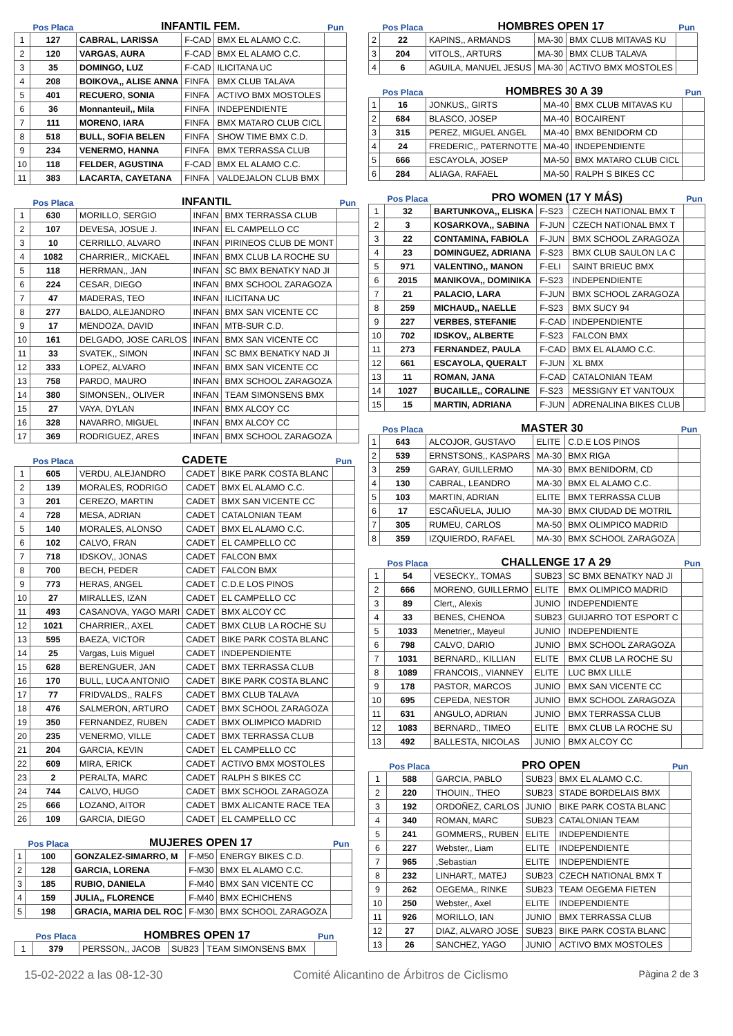| | Pos Placa | INFANTIL FEM. | | | Pun |
| --- | --- | --- | --- | --- | --- |
| 1 | 127 | CABRAL, LARISSA | F-CAD | BMX EL ALAMO C.C. | |
| 2 | 120 | VARGAS, AURA | F-CAD | BMX EL ALAMO C.C. | |
| 3 | 35 | DOMINGO, LUZ | F-CAD | ILICITANA UC | |
| 4 | 208 | BOIKOVA,, ALISE ANNA | FINFA | BMX CLUB TALAVA | |
| 5 | 401 | RECUERO, SONIA | FINFA | ACTIVO BMX MOSTOLES | |
| 6 | 36 | Monnanteuil,, Mila | FINFA | INDEPENDIENTE | |
| 7 | 111 | MORENO, IARA | FINFA | BMX MATARO CLUB CICL | |
| 8 | 518 | BULL, SOFIA BELEN | FINFA | SHOW TIME BMX C.D. | |
| 9 | 234 | VENERMO, HANNA | FINFA | BMX TERRASSA CLUB | |
| 10 | 118 | FELDER, AGUSTINA | F-CAD | BMX EL ALAMO C.C. | |
| 11 | 383 | LACARTA, CAYETANA | FINFA | VALDEJALON CLUB BMX | |
| | Pos Placa | INFANTIL | | | Pun |
| --- | --- | --- | --- | --- | --- |
| 1 | 630 | MORILLO, SERGIO | INFAN | BMX TERRASSA CLUB | |
| 2 | 107 | DEVESA, JOSUE J. | INFAN | EL CAMPELLO CC | |
| 3 | 10 | CERRILLO, ALVARO | INFAN | PIRINEOS CLUB DE MONT | |
| 4 | 1082 | CHARRIER,, MICKAEL | INFAN | BMX CLUB LA ROCHE SU | |
| 5 | 118 | HERRMAN,, JAN | INFAN | SC BMX BENATKY NAD JI | |
| 6 | 224 | CESAR, DIEGO | INFAN | BMX SCHOOL ZARAGOZA | |
| 7 | 47 | MADERAS, TEO | INFAN | ILICITANA UC | |
| 8 | 277 | BALDO, ALEJANDRO | INFAN | BMX SAN VICENTE CC | |
| 9 | 17 | MENDOZA, DAVID | INFAN | MTB-SUR C.D. | |
| 10 | 161 | DELGADO, JOSE CARLOS | INFAN | BMX SAN VICENTE CC | |
| 11 | 33 | SVATEK,, SIMON | INFAN | SC BMX BENATKY NAD JI | |
| 12 | 333 | LOPEZ, ALVARO | INFAN | BMX SAN VICENTE CC | |
| 13 | 758 | PARDO, MAURO | INFAN | BMX SCHOOL ZARAGOZA | |
| 14 | 380 | SIMONSEN,, OLIVER | INFAN | TEAM SIMONSENS BMX | |
| 15 | 27 | VAYA, DYLAN | INFAN | BMX ALCOY CC | |
| 16 | 328 | NAVARRO, MIGUEL | INFAN | BMX ALCOY CC | |
| 17 | 369 | RODRIGUEZ, ARES | INFAN | BMX SCHOOL ZARAGOZA | |
| | Pos Placa | CADETE | | | Pun |
| --- | --- | --- | --- | --- | --- |
| 1 | 605 | VERDU, ALEJANDRO | CADET | BIKE PARK COSTA BLANC | |
| 2 | 139 | MORALES, RODRIGO | CADET | BMX EL ALAMO C.C. | |
| 3 | 201 | CEREZO, MARTIN | CADET | BMX SAN VICENTE CC | |
| 4 | 728 | MESA, ADRIAN | CADET | CATALONIAN TEAM | |
| 5 | 140 | MORALES, ALONSO | CADET | BMX EL ALAMO C.C. | |
| 6 | 102 | CALVO, FRAN | CADET | EL CAMPELLO CC | |
| 7 | 718 | IDSKOV,, JONAS | CADET | FALCON BMX | |
| 8 | 700 | BECH, PEDER | CADET | FALCON BMX | |
| 9 | 773 | HERAS, ANGEL | CADET | C.D.E LOS PINOS | |
| 10 | 27 | MIRALLES, IZAN | CADET | EL CAMPELLO CC | |
| 11 | 493 | CASANOVA, YAGO MARI | CADET | BMX ALCOY CC | |
| 12 | 1021 | CHARRIER,, AXEL | CADET | BMX CLUB LA ROCHE SU | |
| 13 | 595 | BAEZA, VICTOR | CADET | BIKE PARK COSTA BLANC | |
| 14 | 25 | Vargas, Luis Miguel | CADET | INDEPENDIENTE | |
| 15 | 628 | BERENGUER, JAN | CADET | BMX TERRASSA CLUB | |
| 16 | 170 | BULL, LUCA ANTONIO | CADET | BIKE PARK COSTA BLANC | |
| 17 | 77 | FRIDVALDS,, RALFS | CADET | BMX CLUB TALAVA | |
| 18 | 476 | SALMERON, ARTURO | CADET | BMX SCHOOL ZARAGOZA | |
| 19 | 350 | FERNANDEZ, RUBEN | CADET | BMX OLIMPICO MADRID | |
| 20 | 235 | VENERMO, VILLE | CADET | BMX TERRASSA CLUB | |
| 21 | 204 | GARCIA, KEVIN | CADET | EL CAMPELLO CC | |
| 22 | 609 | MIRA, ERICK | CADET | ACTIVO BMX MOSTOLES | |
| 23 | 2 | PERALTA, MARC | CADET | RALPH S BIKES CC | |
| 24 | 744 | CALVO, HUGO | CADET | BMX SCHOOL ZARAGOZA | |
| 25 | 666 | LOZANO, AITOR | CADET | BMX ALICANTE RACE TEA | |
| 26 | 109 | GARCIA, DIEGO | CADET | EL CAMPELLO CC | |
| | Pos Placa | MUJERES OPEN 17 | | | Pun |
| --- | --- | --- | --- | --- | --- |
| 1 | 100 | GONZALEZ-SIMARRO, M | F-M50 | ENERGY BIKES C.D. | |
| 2 | 128 | GARCIA, LORENA | F-M30 | BMX EL ALAMO C.C. | |
| 3 | 185 | RUBIO, DANIELA | F-M40 | BMX SAN VICENTE CC | |
| 4 | 159 | JULIA,, FLORENCE | F-M40 | BMX ECHICHENS | |
| 5 | 198 | GRACIA, MARIA DEL ROC | F-M30 | BMX SCHOOL ZARAGOZA | |
| | Pos Placa | HOMBRES OPEN 17 | | | Pun |
| --- | --- | --- | --- | --- | --- |
| 1 | 379 | PERSSON,, JACOB | SUB23 | TEAM SIMONSENS BMX | |
| | Pos Placa | HOMBRES OPEN 17 | | | Pun |
| --- | --- | --- | --- | --- | --- |
| 2 | 22 | KAPINS,, ARMANDS | MA-30 | BMX CLUB MITAVAS KU | |
| 3 | 204 | VITOLS,, ARTURS | MA-30 | BMX CLUB TALAVA | |
| 4 | 6 | AGUILA, MANUEL JESUS | MA-30 | ACTIVO BMX MOSTOLES | |
| | Pos Placa | HOMBRES 30 A 39 | | | Pun |
| --- | --- | --- | --- | --- | --- |
| 1 | 16 | JONKUS,, GIRTS | MA-40 | BMX CLUB MITAVAS KU | |
| 2 | 684 | BLASCO, JOSEP | MA-40 | BOCAIRENT | |
| 3 | 315 | PEREZ, MIGUEL ANGEL | MA-40 | BMX BENIDORM CD | |
| 4 | 24 | FREDERIC,, PATERNOTTE | MA-40 | INDEPENDIENTE | |
| 5 | 666 | ESCAYOLA, JOSEP | MA-50 | BMX MATARO CLUB CICL | |
| 6 | 284 | ALIAGA, RAFAEL | MA-50 | RALPH S BIKES CC | |
| | Pos Placa | PRO WOMEN (17 Y MÁS) | | | Pun |
| --- | --- | --- | --- | --- | --- |
| 1 | 32 | BARTUNKOVA,, ELISKA | F-S23 | CZECH NATIONAL BMX T | |
| 2 | 3 | KOSARKOVA,, SABINA | F-JUN | CZECH NATIONAL BMX T | |
| 3 | 22 | CONTAMINA, FABIOLA | F-JUN | BMX SCHOOL ZARAGOZA | |
| 4 | 23 | DOMINGUEZ, ADRIANA | F-S23 | BMX CLUB SAULON LA C | |
| 5 | 971 | VALENTINO,, MANON | F-ELI | SAINT BRIEUC BMX | |
| 6 | 2015 | MANIKOVA,, DOMINIKA | F-S23 | INDEPENDIENTE | |
| 7 | 21 | PALACIO, LARA | F-JUN | BMX SCHOOL ZARAGOZA | |
| 8 | 259 | MICHAUD,, NAELLE | F-S23 | BMX SUCY 94 | |
| 9 | 227 | VERBES, STEFANIE | F-CAD | INDEPENDIENTE | |
| 10 | 702 | IDSKOV,, ALBERTE | F-S23 | FALCON BMX | |
| 11 | 273 | FERNANDEZ, PAULA | F-CAD | BMX EL ALAMO C.C. | |
| 12 | 661 | ESCAYOLA, QUERALT | F-JUN | XL BMX | |
| 13 | 11 | ROMAN, JANA | F-CAD | CATALONIAN TEAM | |
| 14 | 1027 | BUCAILLE,, CORALINE | F-S23 | MESSIGNY ET VANTOUX | |
| 15 | 15 | MARTIN, ADRIANA | F-JUN | ADRENALINA BIKES CLUB | |
| | Pos Placa | MASTER 30 | | | Pun |
| --- | --- | --- | --- | --- | --- |
| 1 | 643 | ALCOJOR, GUSTAVO | ELITE | C.D.E LOS PINOS | |
| 2 | 539 | ERNSTSONS,, KASPARS | MA-30 | BMX RIGA | |
| 3 | 259 | GARAY, GUILLERMO | MA-30 | BMX BENIDORM, CD | |
| 4 | 130 | CABRAL, LEANDRO | MA-30 | BMX EL ALAMO C.C. | |
| 5 | 103 | MARTIN, ADRIAN | ELITE | BMX TERRASSA CLUB | |
| 6 | 17 | ESCAÑUELA, JULIO | MA-30 | BMX CIUDAD DE MOTRIL | |
| 7 | 305 | RUMEU, CARLOS | MA-50 | BMX OLIMPICO MADRID | |
| 8 | 359 | IZQUIERDO, RAFAEL | MA-30 | BMX SCHOOL ZARAGOZA | |
| | Pos Placa | CHALLENGE 17 A 29 | | | Pun |
| --- | --- | --- | --- | --- | --- |
| 1 | 54 | VESECKY,, TOMAS | SUB23 | SC BMX BENATKY NAD JI | |
| 2 | 666 | MORENO, GUILLERMO | ELITE | BMX OLIMPICO MADRID | |
| 3 | 89 | Clert,, Alexis | JUNIO | INDEPENDIENTE | |
| 4 | 33 | BENES, CHENOA | SUB23 | GUIJARRO TOT ESPORT C | |
| 5 | 1033 | Menetrier,, Mayeul | JUNIO | INDEPENDIENTE | |
| 6 | 798 | CALVO, DARIO | JUNIO | BMX SCHOOL ZARAGOZA | |
| 7 | 1031 | BERNARD,, KILLIAN | ELITE | BMX CLUB LA ROCHE SU | |
| 8 | 1089 | FRANCOIS,, VIANNEY | ELITE | LUC BMX LILLE | |
| 9 | 178 | PASTOR, MARCOS | JUNIO | BMX SAN VICENTE CC | |
| 10 | 695 | CEPEDA, NESTOR | JUNIO | BMX SCHOOL ZARAGOZA | |
| 11 | 631 | ANGULO, ADRIAN | JUNIO | BMX TERRASSA CLUB | |
| 12 | 1083 | BERNARD,, TIMEO | ELITE | BMX CLUB LA ROCHE SU | |
| 13 | 492 | BALLESTA, NICOLAS | JUNIO | BMX ALCOY CC | |
| | Pos Placa | PRO OPEN | | | Pun |
| --- | --- | --- | --- | --- | --- |
| 1 | 588 | GARCIA, PABLO | SUB23 | BMX EL ALAMO C.C. | |
| 2 | 220 | THOUIN,, THEO | SUB23 | STADE BORDELAIS BMX | |
| 3 | 192 | ORDOÑEZ, CARLOS | JUNIO | BIKE PARK COSTA BLANC | |
| 4 | 340 | ROMAN, MARC | SUB23 | CATALONIAN TEAM | |
| 5 | 241 | GOMMERS,, RUBEN | ELITE | INDEPENDIENTE | |
| 6 | 227 | Webster,, Liam | ELITE | INDEPENDIENTE | |
| 7 | 965 | ,Sebastian | ELITE | INDEPENDIENTE | |
| 8 | 232 | LINHART,, MATEJ | SUB23 | CZECH NATIONAL BMX T | |
| 9 | 262 | OEGEMA,, RINKE | SUB23 | TEAM OEGEMA FIETEN | |
| 10 | 250 | Webster,, Axel | ELITE | INDEPENDIENTE | |
| 11 | 926 | MORILLO, IAN | JUNIO | BMX TERRASSA CLUB | |
| 12 | 27 | DIAZ, ALVARO JOSE | SUB23 | BIKE PARK COSTA BLANC | |
| 13 | 26 | SANCHEZ, YAGO | JUNIO | ACTIVO BMX MOSTOLES | |
15-02-2022 a las 08-12-30 Comité Alicantino de Árbitros de Ciclismo Pàgina 2 de 3